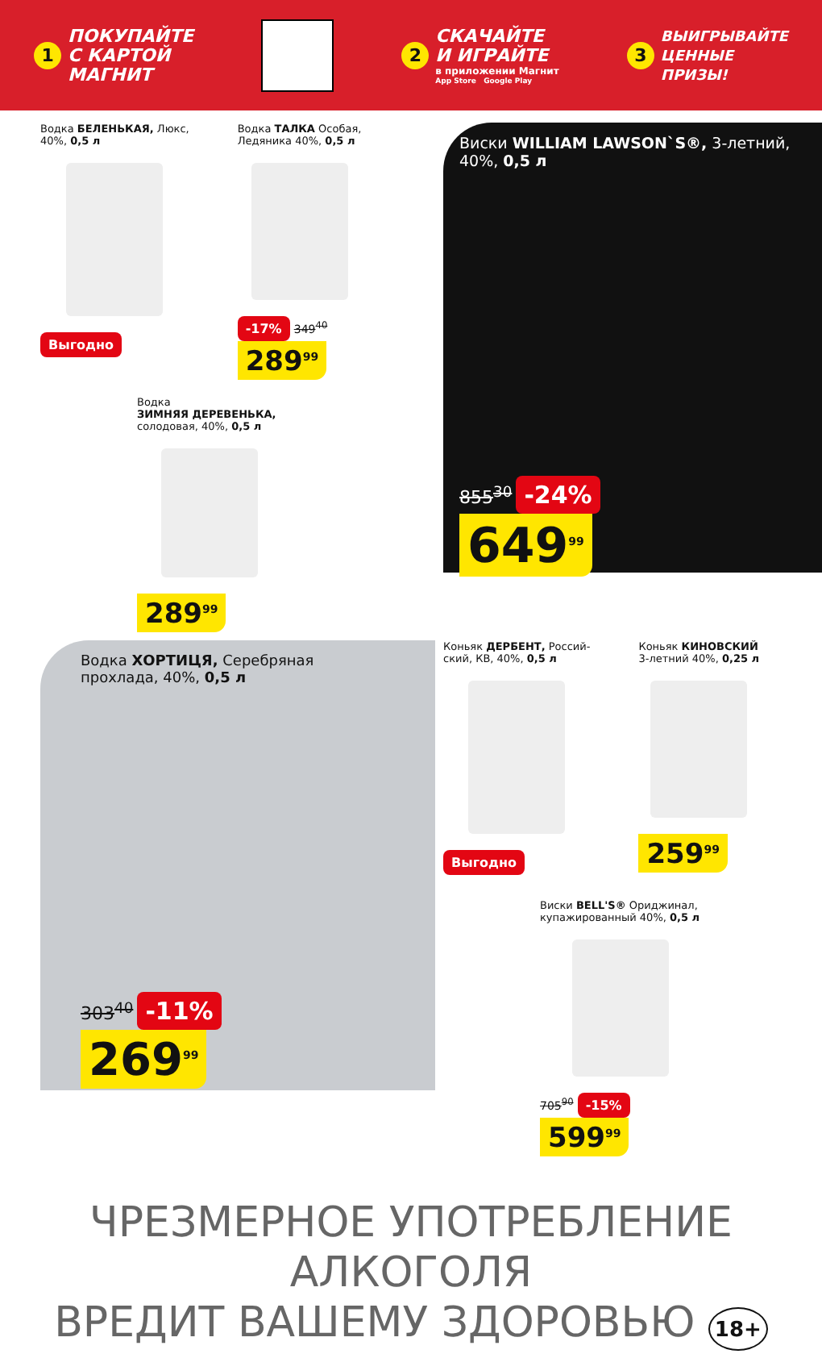1
ПОКУПАЙТЕ
С КАРТОЙ
МАГНИТ
2
СКАЧАЙТЕ
И ИГРАЙТЕ
в приложении Магнит
App Store Google Play
3
ВЫИГРЫВАЙТЕ
ЦЕННЫЕ
ПРИЗЫ!
Водка БЕЛЕНЬКАЯ, Люкс,
40%, 0,5 л
Выгодно
Водка ТАЛКА Особая,
Ледяника 40%, 0,5 л
-17% 349<sup>40</sup>
289<sup>99</sup>
Водка
ЗИМНЯЯ ДЕРЕВЕНЬКА,
солодовая, 40%, 0,5 л
289<sup>99</sup>
Виски WILLIAM LAWSON`S®, 3-летний,
40%, 0,5 л
855<sup>30</sup> -24%
649<sup>99</sup>
Водка ХОРТИЦЯ, Серебряная
прохлада, 40%, 0,5 л
303<sup>40</sup> -11%
269<sup>99</sup>
Коньяк ДЕРБЕНТ, Россий-
ский, КВ, 40%, 0,5 л
Выгодно
Коньяк КИНОВСКИЙ
3-летний 40%, 0,25 л
259<sup>99</sup>
Виски BELL'S® Ориджинал,
купажированный 40%, 0,5 л
705<sup>90</sup> -15%
599<sup>99</sup>
ЧРЕЗМЕРНОЕ УПОТРЕБЛЕНИЕ АЛКОГОЛЯ
ВРЕДИТ ВАШЕМУ ЗДОРОВЬЮ 18+